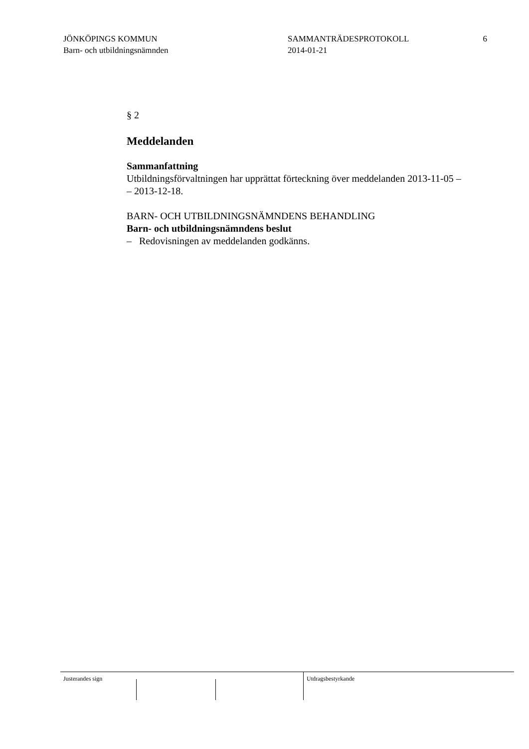JÖNKÖPINGS KOMMUN
Barn- och utbildningsnämnden
SAMMANTRÄDESPROTOKOLL
2014-01-21
6
§ 2
Meddelanden
Sammanfattning
Utbildningsförvaltningen har upprättat förteckning över meddelanden 2013-11-05 –
– 2013-12-18.
BARN- OCH UTBILDNINGSNÄMNDENS BEHANDLING
Barn- och utbildningsnämndens beslut
– Redovisningen av meddelanden godkänns.
Justerandes sign Utdragsbestyrkande